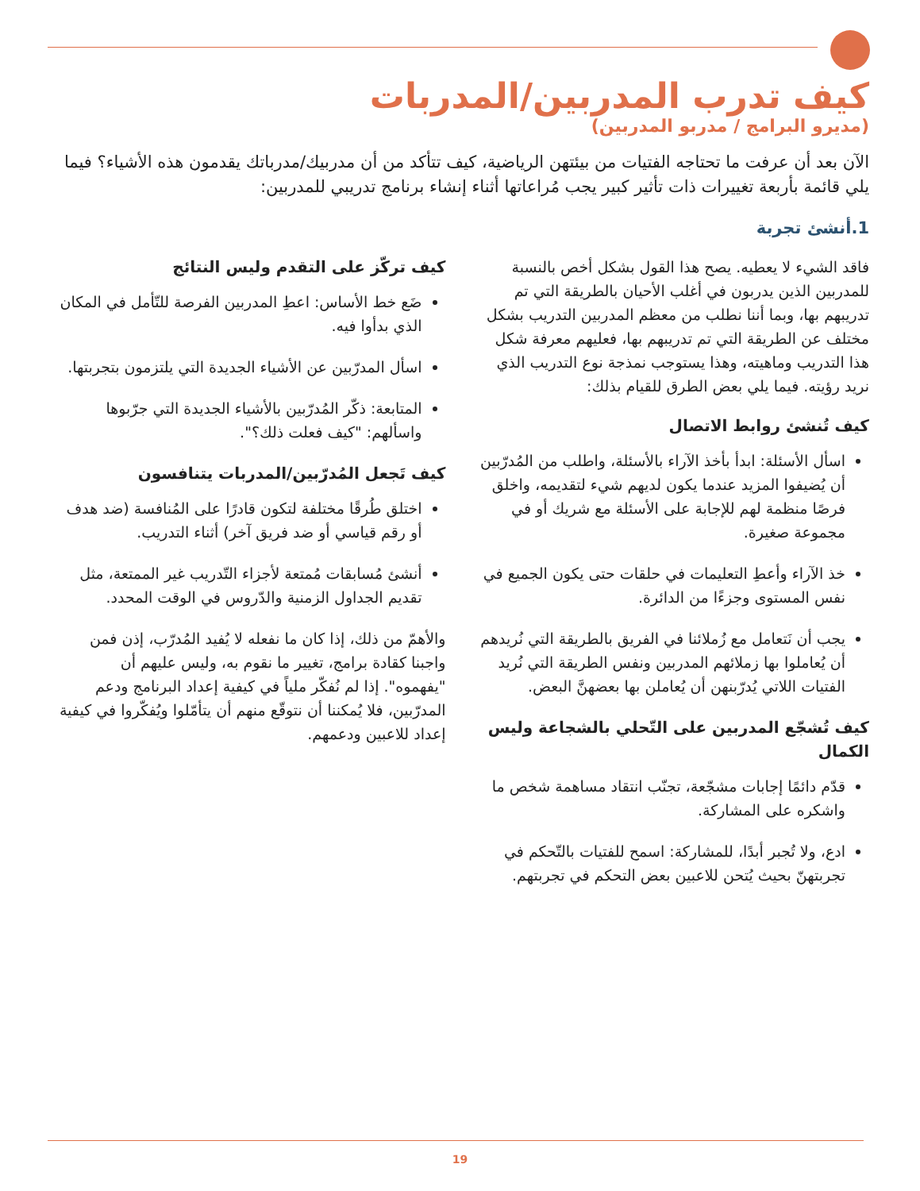كيف تدرب المدربين/المدربات
(مديرو البرامج / مدربو المدربين)
الآن بعد أن عرفت ما تحتاجه الفتيات من بيئتهن الرياضية، كيف تتأكد من أن مدربيك/مدرباتك يقدمون هذه الأشياء؟ فيما يلي قائمة بأربعة تغييرات ذات تأثير كبير يجب مُراعاتها أثناء إنشاء برنامج تدريبي للمدربين:
1.أنشئ تجربة
فاقد الشيء لا يعطيه. يصح هذا القول بشكل أخص بالنسبة للمدربين الذين يدربون في أغلب الأحيان بالطريقة التي تم تدريبهم بها، وبما أننا نطلب من معظم المدربين التدريب بشكل مختلف عن الطريقة التي تم تدريبهم بها، فعليهم معرفة شكل هذا التدريب وماهيته، وهذا يستوجب نمذجة نوع التدريب الذي نريد رؤيته. فيما يلي بعض الطرق للقيام بذلك:
كيف تُنشئ روابط الاتصال
اسأل الأسئلة: ابدأ بأخذ الآراء بالأسئلة، واطلب من المُدرّبين أن يُضيفوا المزيد عندما يكون لديهم شيء لتقديمه، واخلق فرصًا منظمة لهم للإجابة على الأسئلة مع شريك أو في مجموعة صغيرة.
خذ الآراء وأعطِ التعليمات في حلقات حتى يكون الجميع في نفس المستوى وجزءًا من الدائرة.
يجب أن نَتعامل مع زُملائنا في الفريق بالطريقة التي نُريدهم أن يُعاملوا بها زملائهم المدربين ونفس الطريقة التي نُريد الفتيات اللاتي يُدرّبنهن أن يُعاملن بها بعضهنَّ البعض.
كيف تُشجّع المدربين على التّحلي بالشجاعة وليس الكمال
قدّم دائمًا إجابات مشجّعة، تجنّب انتقاد مساهمة شخص ما واشكره على المشاركة.
ادع، ولا تُجبر أبدًا، للمشاركة: اسمح للفتيات بالتّحكم في تجربتهنّ بحيث يُتحن للاعبين بعض التحكم في تجربتهم.
كيف تركّز على التقدم وليس النتائج
ضَع خط الأساس: اعطِ المدربين الفرصة للتّأمل في المكان الذي بدأوا فيه.
اسأل المدرّبين عن الأشياء الجديدة التي يلتزمون بتجربتها.
المتابعة: ذكّر المُدرّبين بالأشياء الجديدة التي جرّبوها واسألهم: "كيف فعلت ذلك؟".
كيف تَجعل المُدرّبين/المدربات يتنافسون
اختلق طُرقًا مختلفة لتكون قادرًا على المُنافسة (ضد هدف أو رقم قياسي أو ضد فريق آخر) أثناء التدريب.
أنشئ مُسابقات مُمتعة لأجزاء التّدريب غير الممتعة، مثل تقديم الجداول الزمنية والدّروس في الوقت المحدد.
والأهمّ من ذلك، إذا كان ما نفعله لا يُفيد المُدرّب، إذن فمن واجبنا كقادة برامج، تغيير ما نقوم به، وليس عليهم أن "يفهموه". إذا لم نُفكّر ملياً في كيفية إعداد البرنامج ودعم المدرّبين، فلا يُمكننا أن نتوقّع منهم أن يتأمّلوا ويُفكّروا في كيفية إعداد للاعبين ودعمهم.
19